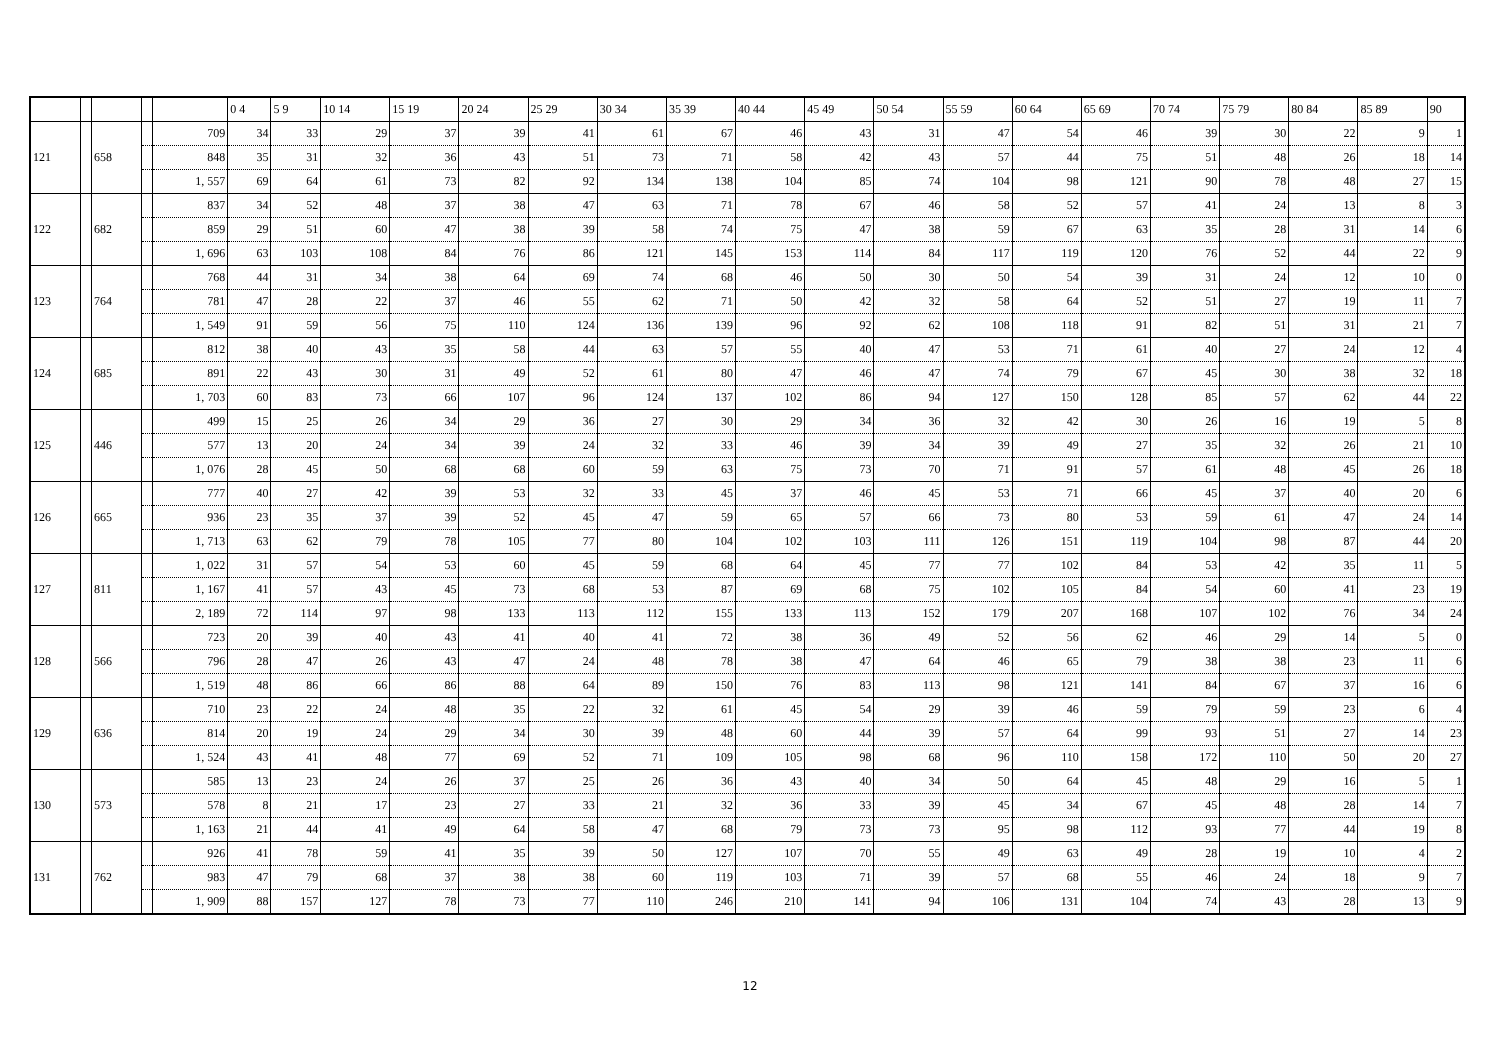| | | | | | 0 4 | 5 9 | 10 14 | 15 19 | 20 24 | 25 29 | 30 34 | 35 39 | 40 44 | 45 49 | 50 54 | 55 59 | 60 64 | 65 69 | 70 74 | 75 79 | 80 84 | 85 89 | 90 |
| --- | --- | --- | --- | --- | --- | --- | --- | --- | --- | --- | --- | --- | --- | --- | --- | --- | --- | --- | --- | --- | --- | --- | --- |
| 121 | | 658 | | 709 | 34 | 33 | 29 | 37 | 39 | 41 | 61 | 67 | 46 | 43 | 31 | 47 | 54 | 46 | 39 | 30 | 22 | 9 | 1 |
| | | | | 848 | 35 | 31 | 32 | 36 | 43 | 51 | 73 | 71 | 58 | 42 | 43 | 57 | 44 | 75 | 51 | 48 | 26 | 18 | 14 |
| | | | | 1, 557 | 69 | 64 | 61 | 73 | 82 | 92 | 134 | 138 | 104 | 85 | 74 | 104 | 98 | 121 | 90 | 78 | 48 | 27 | 15 |
| 122 | | 682 | | 837 | 34 | 52 | 48 | 37 | 38 | 47 | 63 | 71 | 78 | 67 | 46 | 58 | 52 | 57 | 41 | 24 | 13 | 8 | 3 |
| | | | | 859 | 29 | 51 | 60 | 47 | 38 | 39 | 58 | 74 | 75 | 47 | 38 | 59 | 67 | 63 | 35 | 28 | 31 | 14 | 6 |
| | | | | 1, 696 | 63 | 103 | 108 | 84 | 76 | 86 | 121 | 145 | 153 | 114 | 84 | 117 | 119 | 120 | 76 | 52 | 44 | 22 | 9 |
| 123 | | 764 | | 768 | 44 | 31 | 34 | 38 | 64 | 69 | 74 | 68 | 46 | 50 | 30 | 50 | 54 | 39 | 31 | 24 | 12 | 10 | 0 |
| | | | | 781 | 47 | 28 | 22 | 37 | 46 | 55 | 62 | 71 | 50 | 42 | 32 | 58 | 64 | 52 | 51 | 27 | 19 | 11 | 7 |
| | | | | 1, 549 | 91 | 59 | 56 | 75 | 110 | 124 | 136 | 139 | 96 | 92 | 62 | 108 | 118 | 91 | 82 | 51 | 31 | 21 | 7 |
| 124 | | 685 | | 812 | 38 | 40 | 43 | 35 | 58 | 44 | 63 | 57 | 55 | 40 | 47 | 53 | 71 | 61 | 40 | 27 | 24 | 12 | 4 |
| | | | | 891 | 22 | 43 | 30 | 31 | 49 | 52 | 61 | 80 | 47 | 46 | 47 | 74 | 79 | 67 | 45 | 30 | 38 | 32 | 18 |
| | | | | 1, 703 | 60 | 83 | 73 | 66 | 107 | 96 | 124 | 137 | 102 | 86 | 94 | 127 | 150 | 128 | 85 | 57 | 62 | 44 | 22 |
| 125 | | 446 | | 499 | 15 | 25 | 26 | 34 | 29 | 36 | 27 | 30 | 29 | 34 | 36 | 32 | 42 | 30 | 26 | 16 | 19 | 5 | 8 |
| | | | | 577 | 13 | 20 | 24 | 34 | 39 | 24 | 32 | 33 | 46 | 39 | 34 | 39 | 49 | 27 | 35 | 32 | 26 | 21 | 10 |
| | | | | 1, 076 | 28 | 45 | 50 | 68 | 68 | 60 | 59 | 63 | 75 | 73 | 70 | 71 | 91 | 57 | 61 | 48 | 45 | 26 | 18 |
| 126 | | 665 | | 777 | 40 | 27 | 42 | 39 | 53 | 32 | 33 | 45 | 37 | 46 | 45 | 53 | 71 | 66 | 45 | 37 | 40 | 20 | 6 |
| | | | | 936 | 23 | 35 | 37 | 39 | 52 | 45 | 47 | 59 | 65 | 57 | 66 | 73 | 80 | 53 | 59 | 61 | 47 | 24 | 14 |
| | | | | 1, 713 | 63 | 62 | 79 | 78 | 105 | 77 | 80 | 104 | 102 | 103 | 111 | 126 | 151 | 119 | 104 | 98 | 87 | 44 | 20 |
| 127 | | 811 | | 1, 022 | 31 | 57 | 54 | 53 | 60 | 45 | 59 | 68 | 64 | 45 | 77 | 77 | 102 | 84 | 53 | 42 | 35 | 11 | 5 |
| | | | | 1, 167 | 41 | 57 | 43 | 45 | 73 | 68 | 53 | 87 | 69 | 68 | 75 | 102 | 105 | 84 | 54 | 60 | 41 | 23 | 19 |
| | | | | 2, 189 | 72 | 114 | 97 | 98 | 133 | 113 | 112 | 155 | 133 | 113 | 152 | 179 | 207 | 168 | 107 | 102 | 76 | 34 | 24 |
| 128 | | 566 | | 723 | 20 | 39 | 40 | 43 | 41 | 40 | 41 | 72 | 38 | 36 | 49 | 52 | 56 | 62 | 46 | 29 | 14 | 5 | 0 |
| | | | | 796 | 28 | 47 | 26 | 43 | 47 | 24 | 48 | 78 | 38 | 47 | 64 | 46 | 65 | 79 | 38 | 38 | 23 | 11 | 6 |
| | | | | 1, 519 | 48 | 86 | 66 | 86 | 88 | 64 | 89 | 150 | 76 | 83 | 113 | 98 | 121 | 141 | 84 | 67 | 37 | 16 | 6 |
| 129 | | 636 | | 710 | 23 | 22 | 24 | 48 | 35 | 22 | 32 | 61 | 45 | 54 | 29 | 39 | 46 | 59 | 79 | 59 | 23 | 6 | 4 |
| | | | | 814 | 20 | 19 | 24 | 29 | 34 | 30 | 39 | 48 | 60 | 44 | 39 | 57 | 64 | 99 | 93 | 51 | 27 | 14 | 23 |
| | | | | 1, 524 | 43 | 41 | 48 | 77 | 69 | 52 | 71 | 109 | 105 | 98 | 68 | 96 | 110 | 158 | 172 | 110 | 50 | 20 | 27 |
| 130 | | 573 | | 585 | 13 | 23 | 24 | 26 | 37 | 25 | 26 | 36 | 43 | 40 | 34 | 50 | 64 | 45 | 48 | 29 | 16 | 5 | 1 |
| | | | | 578 | 8 | 21 | 17 | 23 | 27 | 33 | 21 | 32 | 36 | 33 | 39 | 45 | 34 | 67 | 45 | 48 | 28 | 14 | 7 |
| | | | | 1, 163 | 21 | 44 | 41 | 49 | 64 | 58 | 47 | 68 | 79 | 73 | 73 | 95 | 98 | 112 | 93 | 77 | 44 | 19 | 8 |
| 131 | | 762 | | 926 | 41 | 78 | 59 | 41 | 35 | 39 | 50 | 127 | 107 | 70 | 55 | 49 | 63 | 49 | 28 | 19 | 10 | 4 | 2 |
| | | | | 983 | 47 | 79 | 68 | 37 | 38 | 38 | 60 | 119 | 103 | 71 | 39 | 57 | 68 | 55 | 46 | 24 | 18 | 9 | 7 |
| | | | | 1, 909 | 88 | 157 | 127 | 78 | 73 | 77 | 110 | 246 | 210 | 141 | 94 | 106 | 131 | 104 | 74 | 43 | 28 | 13 | 9 |
12